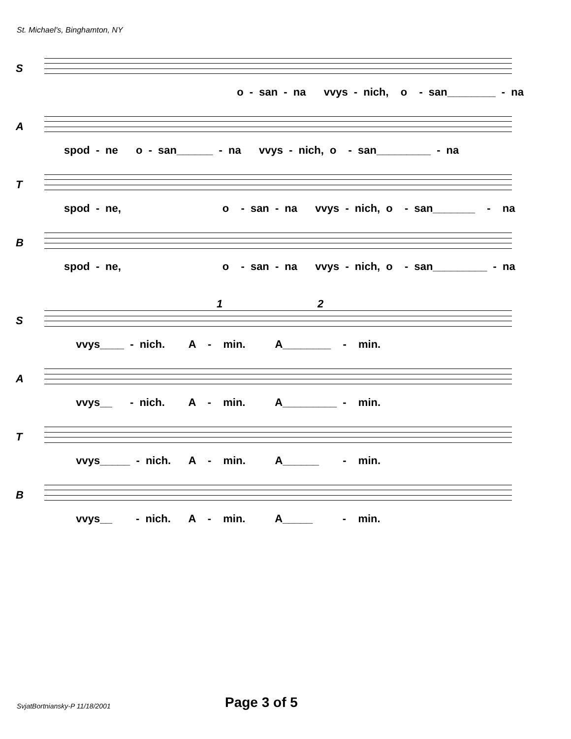St. Michael's, Binghamton, NY
S
o - san - na vvys - nich, o - san________ - na
A
spod - ne o - san______ - na vvys - nich, o - san_________ - na
T
spod - ne, o - san - na vvys - nich, o - san_______ - na
B
spod - ne, o - san - na vvys - nich, o - san_________ - na
1 2
S
vvys____ - nich. A - min. A________ - min.
A
vvys__ - nich. A - min. A_________ - min.
T
vvys_____ - nich. A - min. A______ - min.
B
vvys__ - nich. A - min. A_____ - min.
SvjatBortniansky-P 11/18/2001 Page 3 of 5